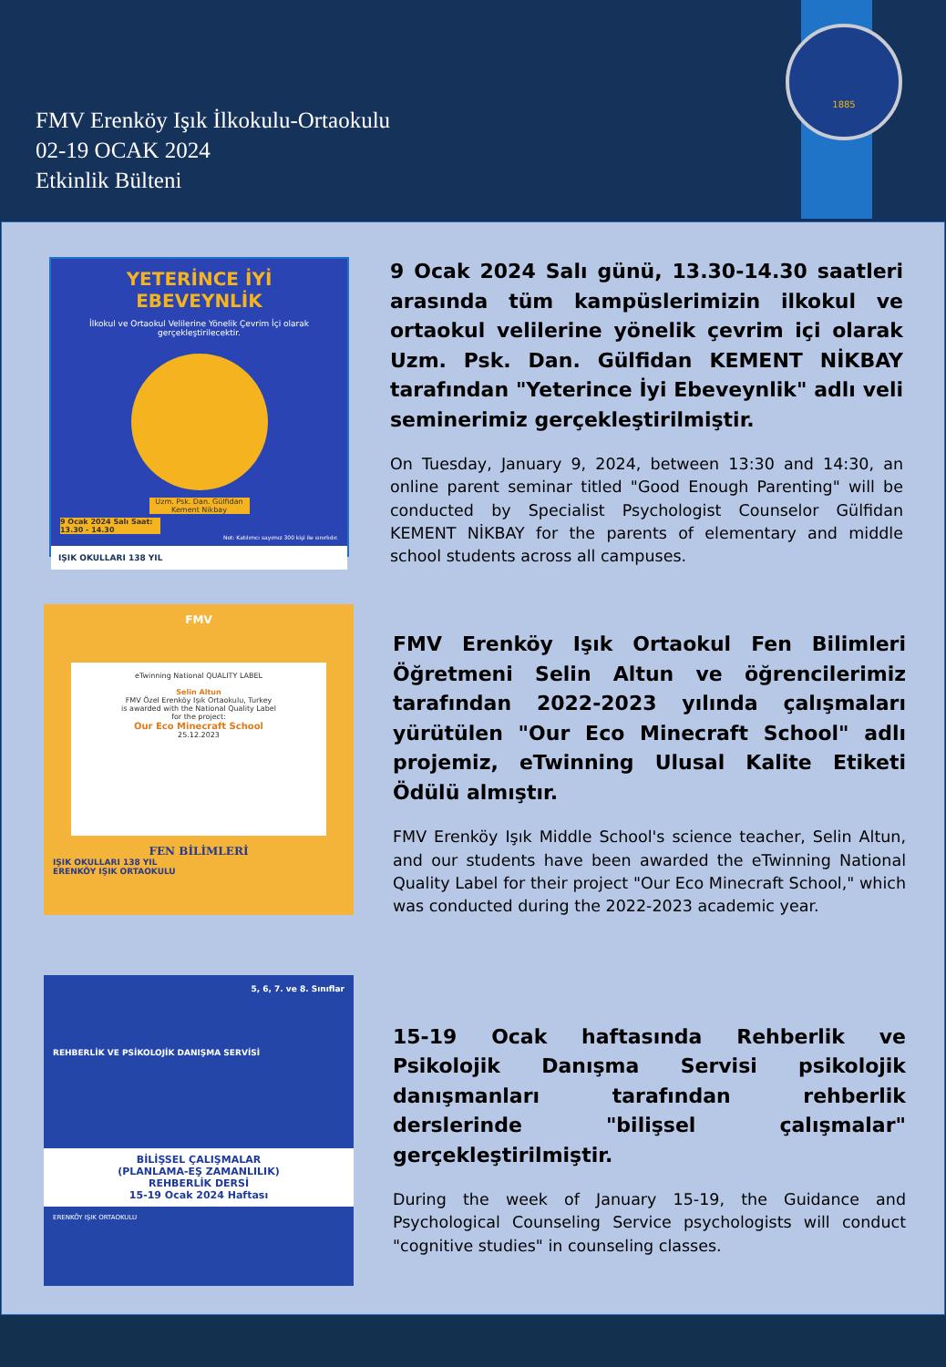FMV Erenköy Işık İlkokulu-Ortaokulu
02-19 OCAK 2024
Etkinlik Bülteni
1885
YETERİNCE İYİ EBEVEYNLİK
İlkokul ve Ortaokul Velilerine Yönelik Çevrim İçi olarak gerçekleştirilecektir.
Uzm. Psk. Dan. Gülfidan Kement Nikbay
9 Ocak 2024 Salı Saat: 13.30 - 14.30
Not: Katılımcı sayımız 300 kişi ile sınırlıdır.
IŞIK OKULLARI 138 YIL
9 Ocak 2024 Salı günü, 13.30-14.30 saatleri arasında tüm kampüslerimizin ilkokul ve ortaokul velilerine yönelik çevrim içi olarak Uzm. Psk. Dan. Gülfidan KEMENT NİKBAY tarafından "Yeterince İyi Ebeveynlik" adlı veli seminerimiz gerçekleştirilmiştir.
On Tuesday, January 9, 2024, between 13:30 and 14:30, an online parent seminar titled "Good Enough Parenting" will be conducted by Specialist Psychologist Counselor Gülfidan KEMENT NİKBAY for the parents of elementary and middle school students across all campuses.
FMV
eTwinning National QUALITY LABEL
Selin Altun
FMV Özel Erenköy Işık Ortaokulu, Turkey
is awarded with the National Quality Label
for the project:
Our Eco Minecraft School
25.12.2023
FEN BİLİMLERİ
IŞIK OKULLARI 138 YIL
ERENKÖY IŞIK ORTAOKULU
FMV Erenköy Işık Ortaokul Fen Bilimleri Öğretmeni Selin Altun ve öğrencilerimiz tarafından 2022-2023 yılında çalışmaları yürütülen "Our Eco Minecraft School" adlı projemiz, eTwinning Ulusal Kalite Etiketi Ödülü almıştır.
FMV Erenköy Işık Middle School's science teacher, Selin Altun, and our students have been awarded the eTwinning National Quality Label for their project "Our Eco Minecraft School," which was conducted during the 2022-2023 academic year.
5, 6, 7. ve 8. Sınıflar
REHBERLİK VE PSİKOLOJİK DANIŞMA SERVİSİ
BİLİŞSEL ÇALIŞMALAR
(PLANLAMA-EŞ ZAMANLILIK)
REHBERLİK DERSİ
15-19 Ocak 2024 Haftası
ERENKÖY IŞIK ORTAOKULU
15-19 Ocak haftasında Rehberlik ve Psikolojik Danışma Servisi psikolojik danışmanları tarafından rehberlik derslerinde "bilişsel çalışmalar" gerçekleştirilmiştir.
During the week of January 15-19, the Guidance and Psychological Counseling Service psychologists will conduct "cognitive studies" in counseling classes.